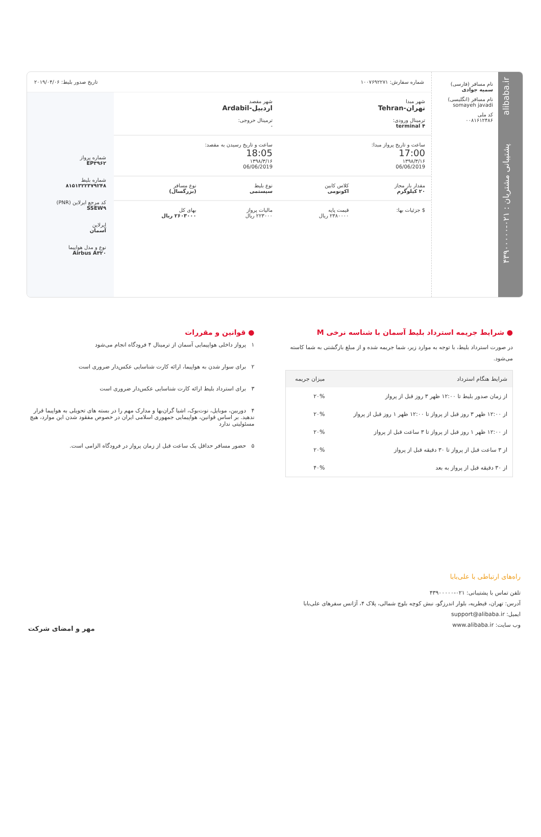alibaba.ir پشتیبانی مشتریان : ۰۲۱-۴۳۹۰۰۰۰۰
نام مسافر (فارسی)
سمیه جوادی
نام مسافر (انگلیسی)
somayeh javadi
کد ملی
۰۰۸۱۶۱۲۴۸۶
شماره سفارش: ۱۰۰۷۶۹۲۲۷۱ تاریخ صدور بلیط: ۲۰۱۹/۰۴/۰۶
شهر مبدا
تهران-Tehran
ترمینال ورودی:
terminal ۴
شهر مقصد
اردبیل-Ardabil
ترمینال خروجی:
-
ساعت و تاریخ پرواز مبدا:
17:00
۱۳۹۸/۳/۱۶
06/06/2019
ساعت و تاریخ رسیدن به مقصد:
18:05
۱۳۹۸/۳/۱۶
06/06/2019
مقدار بار مجاز
۲۰ کیلوگرم
کلاس کابین
اکونومی
نوع بلیط
سیستمی
نوع مسافر
(بزرگسال)
$ جزئیات بها: قیمت پایه
۲۳۸۰۰۰۰ ریال
مالیات پرواز
۲۲۳۰۰۰ ریال
بهای کل
۲۶۰۳۰۰۰ ریال
شماره پرواز
EP۳۹۶۲
شماره بلیط
۸۱۵۱۳۲۲۳۷۹۲۴۸
کد مرجع ایرلاین (PNR)
SSEW۹
ایرلاین
آسمان
نوع و مدل هواپیما
Airbus A۳۲۰
● شرایط جریمه استرداد بلیط آسمان با شناسه نرخی M
در صورت استرداد بلیط، با توجه به موارد زیر، شما جریمه شده و از مبلغ بازگشتی به شما کاسته می‌شود.
| شرایط هنگام استرداد | میزان جریمه |
| --- | --- |
| از زمان صدور بلیط تا ۱۲:۰۰ ظهر ۳ روز قبل از پرواز | ۲۰% |
| از ۱۲:۰۰ ظهر ۳ روز قبل از پرواز تا ۱۲:۰۰ ظهر ۱ روز قبل از پرواز | ۲۰% |
| از ۱۲:۰۰ ظهر ۱ روز قبل از پرواز تا ۳ ساعت قبل از پرواز | ۲۰% |
| از ۳ ساعت قبل از پرواز تا ۳۰ دقیقه قبل از پرواز | ۲۰% |
| از ۳۰ دقیقه قبل از پرواز به بعد | ۴۰% |
● قوانین و مقررات
۱ پرواز داخلی هواپیمایی آسمان از ترمینال ۴ فرودگاه انجام می‌شود
۲ برای سوار شدن به هواپیما، ارائه کارت شناسایی عکس‌دار ضروری است
۳ برای استرداد بلیط ارائه کارت شناسایی عکس‌دار ضروری است
۴ دوربین، موبایل، نوت‌بوک، اشیا گران‌بها و مدارک مهم را در بسته های تحویلی به هواپیما قرار ندهید. بر اساس قوانین، هواپیمایی جمهوری اسلامی ایران در خصوص مفقود شدن این موارد، هیچ مسئولیتی ندارد
۵ حضور مسافر حداقل یک ساعت قبل از زمان پرواز در فرودگاه الزامی است.
راه‌های ارتباطی با علی‌بابا
تلفن تماس با پشتیبانی: ۰۲۱-۴۳۹۰۰۰۰۰
آدرس: تهران، قیطریه، بلوار اندرزگو، نبش کوچه بلوچ شمالی، پلاک ۴، آژانس سفرهای علی‌بابا
ایمیل: support@alibaba.ir
وب سایت: www.alibaba.ir
مهر و امضای شرکت